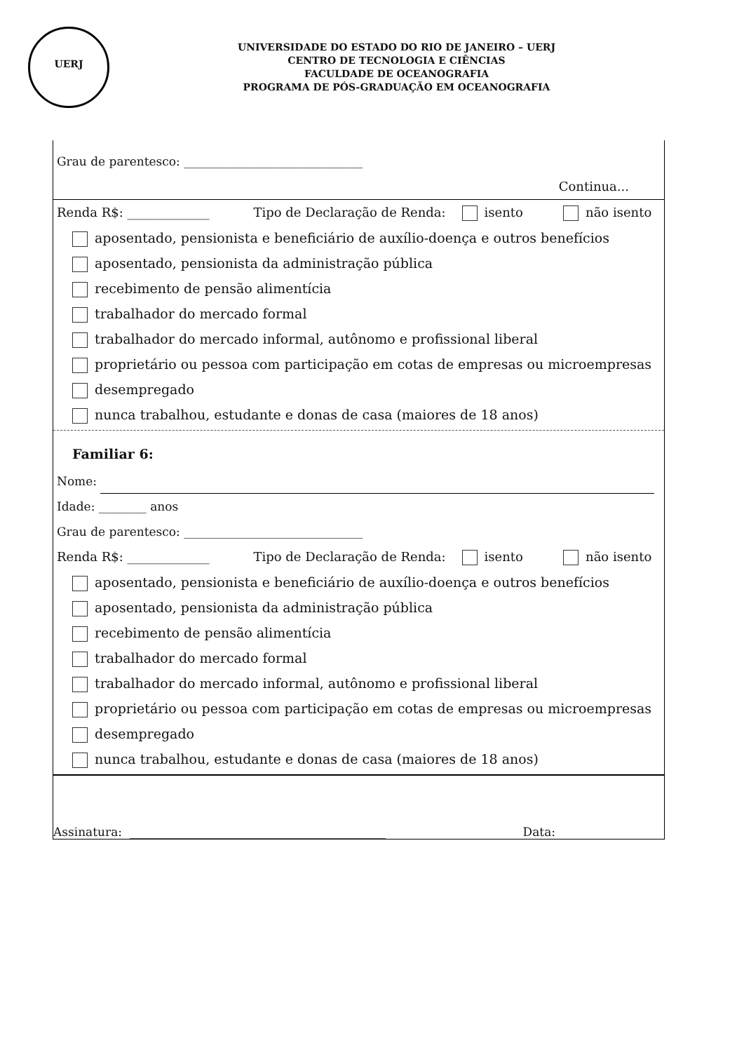UERJ
UNIVERSIDADE DO ESTADO DO RIO DE JANEIRO – UERJ
CENTRO DE TECNOLOGIA E CIÊNCIAS
FACULDADE DE OCEANOGRAFIA
PROGRAMA DE PÓS-GRADUAÇÃO EM OCEANOGRAFIA
Grau de parentesco: ______________________________
Continua...
Renda R$: _____________ Tipo de Declaração de Renda: isento não isento
aposentado, pensionista e beneficiário de auxílio-doença e outros benefícios
aposentado, pensionista da administração pública
recebimento de pensão alimentícia
trabalhador do mercado formal
trabalhador do mercado informal, autônomo e profissional liberal
proprietário ou pessoa com participação em cotas de empresas ou microempresas
desempregado
nunca trabalhou, estudante e donas de casa (maiores de 18 anos)
Familiar 6:
Nome:
Idade: ________ anos
Grau de parentesco: ______________________________
Renda R$: _____________ Tipo de Declaração de Renda: isento não isento
aposentado, pensionista e beneficiário de auxílio-doença e outros benefícios
aposentado, pensionista da administração pública
recebimento de pensão alimentícia
trabalhador do mercado formal
trabalhador do mercado informal, autônomo e profissional liberal
proprietário ou pessoa com participação em cotas de empresas ou microempresas
desempregado
nunca trabalhou, estudante e donas de casa (maiores de 18 anos)
Assinatura: ___________________________________________ Data: